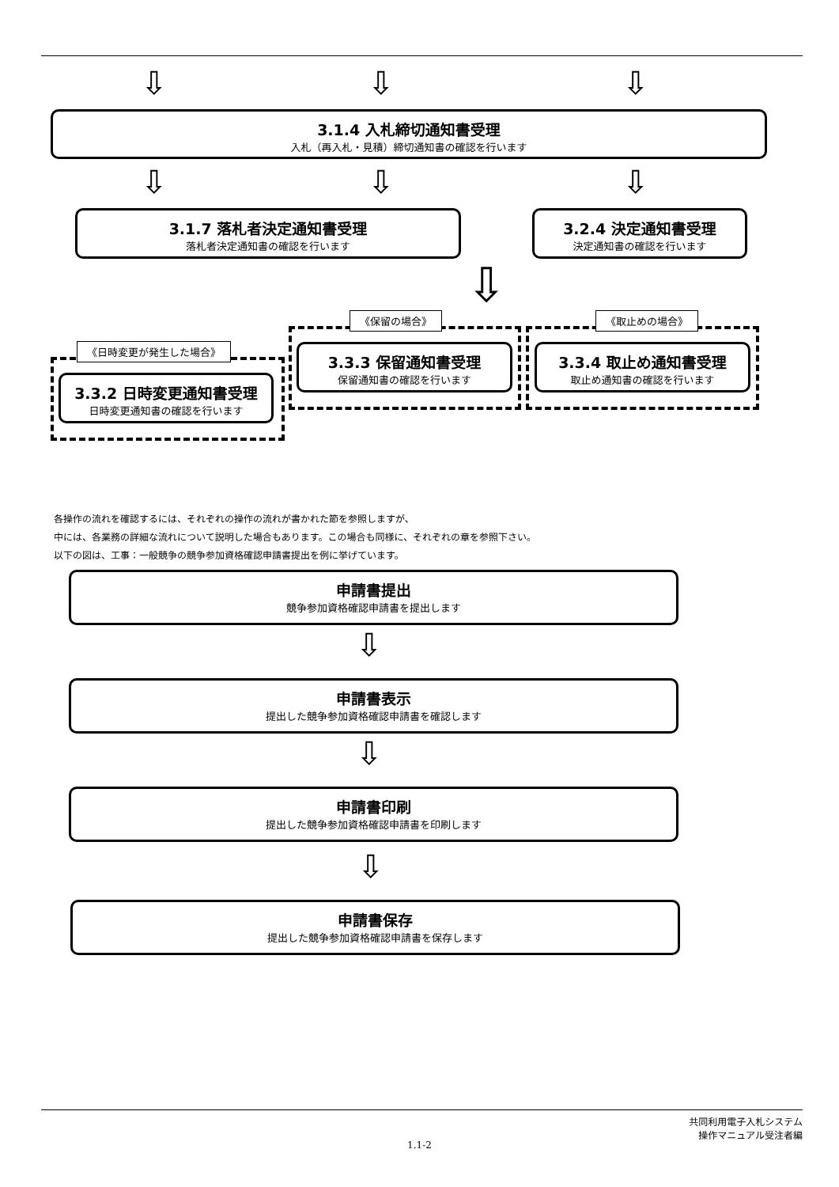⇩ ⇩ ⇩
3.1.4 入札締切通知書受理
入札（再入札・見積）締切通知書の確認を行います
⇩ ⇩ ⇩
3.1.7 落札者決定通知書受理
落札者決定通知書の確認を行います
3.2.4 決定通知書受理
決定通知書の確認を行います
⇩
《日時変更が発生した場合》
《保留の場合》 《取止めの場合》
3.3.3 保留通知書受理
保留通知書の確認を行います
3.3.4 取止め通知書受理
取止め通知書の確認を行います
3.3.2 日時変更通知書受理
日時変更通知書の確認を行います
各操作の流れを確認するには、それぞれの操作の流れが書かれた節を参照しますが、
中には、各業務の詳細な流れについて説明した場合もあります。この場合も同様に、それぞれの章を参照下さい。
以下の図は、工事：一般競争の競争参加資格確認申請書提出を例に挙げています。
申請書提出
競争参加資格確認申請書を提出します
⇩
申請書表示
提出した競争参加資格確認申請書を確認します
⇩
申請書印刷
提出した競争参加資格確認申請書を印刷します
⇩
申請書保存
提出した競争参加資格確認申請書を保存します
共同利用電子入札システム
操作マニュアル受注者編
1.1-2